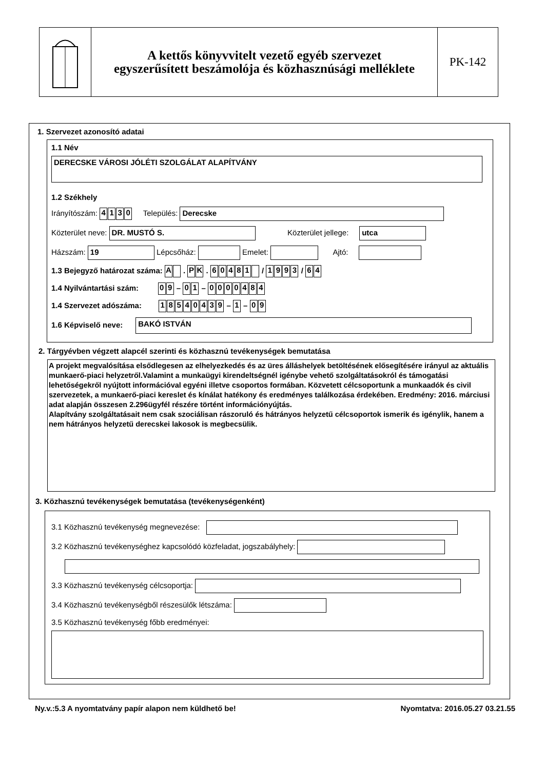A kettős könyvvitelt vezető egyéb szervezet
egyszerűsített beszámolója és közhasznúsági melléklete
PK-142
1. Szervezet azonosító adatai
1.1 Név
DERECSKE VÁROSI JÓLÉTI SZOLGÁLAT ALAPÍTVÁNY
1.2 Székhely
Irányítószám: 4130 Település: Derecske
Közterület neve: DR. MUSTÓ S. Közterület jellege: utca
Házszám: 19 Lépcsőház: Emelet: Ajtó:
1.3 Bejegyző határozat száma: A . PK . 60481 / 1993 / 64
1.4 Nyilvántartási szám: 09 – 01 – 0000484
1.4 Szervezet adószáma: 18540439 – 1 – 0 9
1.6 Képviselő neve: BAKÓ ISTVÁN
2. Tárgyévben végzett alapcél szerinti és közhasznú tevékenységek bemutatása
A projekt megvalósítása elsődlegesen az elhelyezkedés és az üres álláshelyek betöltésének elősegítésére irányul az aktuális munkaerő-piaci helyzetről.Valamint a munkaügyi kirendeltségnél igénybe vehető szolgáltatásokról és támogatási lehetőségekről nyújtott információval egyéni illetve csoportos formában. Közvetett célcsoportunk a munkaadók és civil szervezetek, a munkaerő-piaci kereslet és kínálat hatékony és eredményes találkozása érdekében. Eredmény: 2016. márciusi adat alapján összesen 2.296ügyfél részére történt információnyújtás.
Alapítvány szolgáltatásait nem csak szociálisan rászoruló és hátrányos helyzetű célcsoportok ismerik és igénylik, hanem a nem hátrányos helyzetű derecskei lakosok is megbecsülik.
3. Közhasznú tevékenységek bemutatása (tevékenységenként)
3.1 Közhasznú tevékenység megnevezése:
3.2 Közhasznú tevékenységhez kapcsolódó közfeladat, jogszabályhely:
3.3 Közhasznú tevékenység célcsoportja:
3.4 Közhasznú tevékenységből részesülők létszáma:
3.5 Közhasznú tevékenység főbb eredményei:
Ny.v.:5.3 A nyomtatvány papír alapon nem küldhető be! Nyomtatva: 2016.05.27 03.21.55